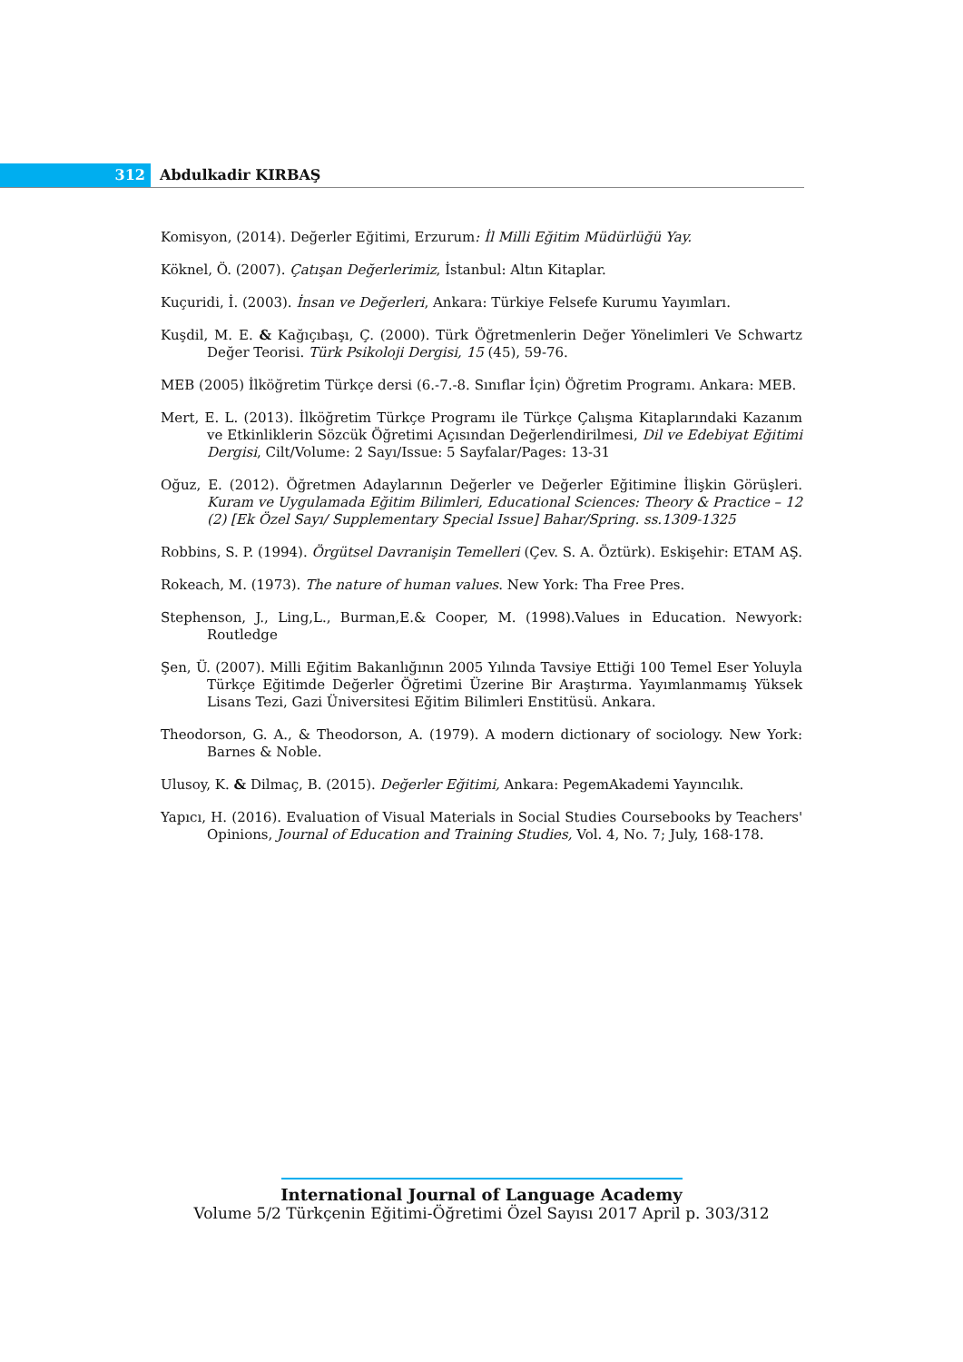312 Abdulkadir KIRBAŞ
Komisyon, (2014). Değerler Eğitimi, Erzurum: İl Milli Eğitim Müdürlüğü Yay.
Köknel, Ö. (2007). Çatışan Değerlerimiz, İstanbul: Altın Kitaplar.
Kuçuridi, İ. (2003). İnsan ve Değerleri, Ankara: Türkiye Felsefe Kurumu Yayımları.
Kuşdil, M. E. & Kağıçıbaşı, Ç. (2000). Türk Öğretmenlerin Değer Yönelimleri Ve Schwartz Değer Teorisi. Türk Psikoloji Dergisi, 15 (45), 59-76.
MEB (2005) İlköğretim Türkçe dersi (6.-7.-8. Sınıflar İçin) Öğretim Programı. Ankara: MEB.
Mert, E. L. (2013). İlköğretim Türkçe Programı ile Türkçe Çalışma Kitaplarındaki Kazanım ve Etkinliklerin Sözcük Öğretimi Açısından Değerlendirilmesi, Dil ve Edebiyat Eğitimi Dergisi, Cilt/Volume: 2 Sayı/Issue: 5 Sayfalar/Pages: 13-31
Oğuz, E. (2012). Öğretmen Adaylarının Değerler ve Değerler Eğitimine İlişkin Görüşleri. Kuram ve Uygulamada Eğitim Bilimleri, Educational Sciences: Theory & Practice – 12 (2) [Ek Özel Sayı/ Supplementary Special Issue] Bahar/Spring. ss.1309-1325
Robbins, S. P. (1994). Örgütsel Davranişin Temelleri (Çev. S. A. Öztürk). Eskişehir: ETAM AŞ.
Rokeach, M. (1973). The nature of human values. New York: Tha Free Pres.
Stephenson, J., Ling,L., Burman,E.& Cooper, M. (1998).Values in Education. Newyork: Routledge
Şen, Ü. (2007). Milli Eğitim Bakanlığının 2005 Yılında Tavsiye Ettiği 100 Temel Eser Yoluyla Türkçe Eğitimde Değerler Öğretimi Üzerine Bir Araştırma. Yayımlanmamış Yüksek Lisans Tezi, Gazi Üniversitesi Eğitim Bilimleri Enstitüsü. Ankara.
Theodorson, G. A., & Theodorson, A. (1979). A modern dictionary of sociology. New York: Barnes & Noble.
Ulusoy, K. & Dilmaç, B. (2015). Değerler Eğitimi, Ankara: PegemAkademi Yayıncılık.
Yapıcı, H. (2016). Evaluation of Visual Materials in Social Studies Coursebooks by Teachers' Opinions, Journal of Education and Training Studies, Vol. 4, No. 7; July, 168-178.
International Journal of Language Academy
Volume 5/2 Türkçenin Eğitimi-Öğretimi Özel Sayısı 2017 April p. 303/312